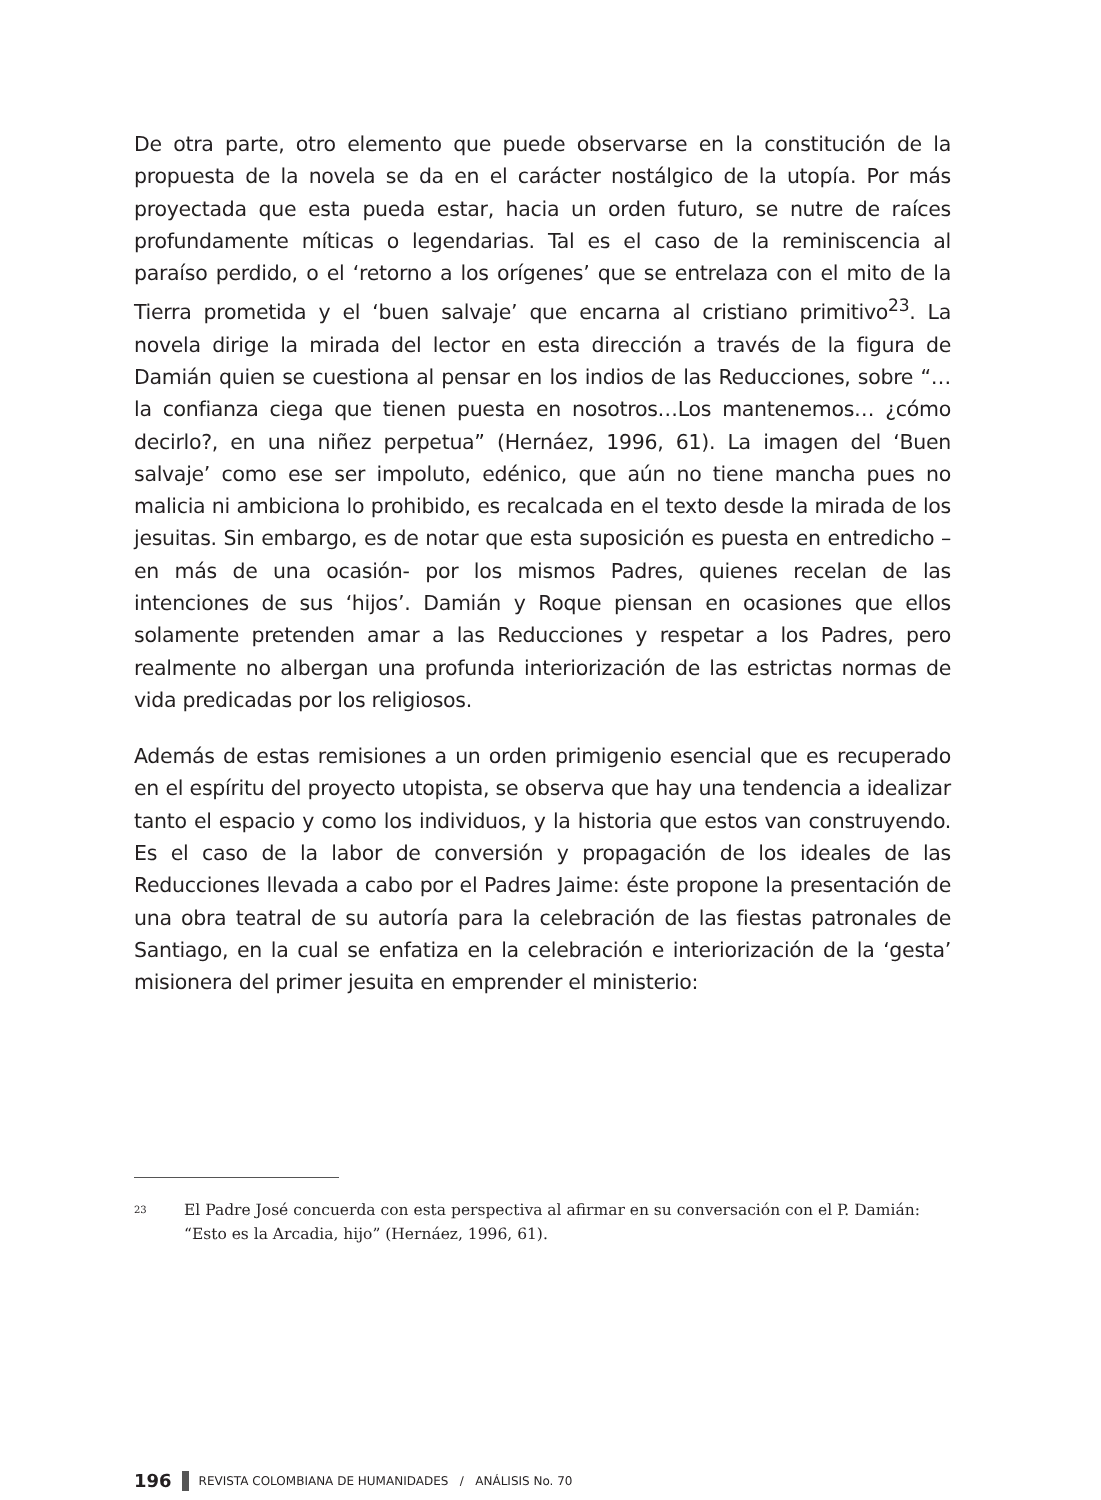De otra parte, otro elemento que puede observarse en la constitución de la propuesta de la novela se da en el carácter nostálgico de la utopía. Por más proyectada que esta pueda estar, hacia un orden futuro, se nutre de raíces profundamente míticas o legendarias. Tal es el caso de la reminiscencia al paraíso perdido, o el ‘retorno a los orígenes’ que se entrelaza con el mito de la Tierra prometida y el ‘buen salvaje’ que encarna al cristiano primitivo<sup>23</sup>. La novela dirige la mirada del lector en esta dirección a través de la figura de Damián quien se cuestiona al pensar en los indios de las Reducciones, sobre “…la confianza ciega que tienen puesta en nosotros…Los mantenemos… ¿cómo decirlo?, en una niñez perpetua” (Hernáez, 1996, 61). La imagen del ‘Buen salvaje’ como ese ser impoluto, edénico, que aún no tiene mancha pues no malicia ni ambiciona lo prohibido, es recalcada en el texto desde la mirada de los jesuitas. Sin embargo, es de notar que esta suposición es puesta en entredicho –en más de una ocasión- por los mismos Padres, quienes recelan de las intenciones de sus ‘hijos’. Damián y Roque piensan en ocasiones que ellos solamente pretenden amar a las Reducciones y respetar a los Padres, pero realmente no albergan una profunda interiorización de las estrictas normas de vida predicadas por los religiosos.
Además de estas remisiones a un orden primigenio esencial que es recuperado en el espíritu del proyecto utopista, se observa que hay una tendencia a idealizar tanto el espacio y como los individuos, y la historia que estos van construyendo. Es el caso de la labor de conversión y propagación de los ideales de las Reducciones llevada a cabo por el Padres Jaime: éste propone la presentación de una obra teatral de su autoría para la celebración de las fiestas patronales de Santiago, en la cual se enfatiza en la celebración e interiorización de la ‘gesta’ misionera del primer jesuita en emprender el ministerio:
<sup>23</sup> El Padre José concuerda con esta perspectiva al afirmar en su conversación con el P. Damián: “Esto es la Arcadia, hijo” (Hernáez, 1996, 61).
196 REVISTA COLOMBIANA DE HUMANIDADES / ANÁLISIS No. 70